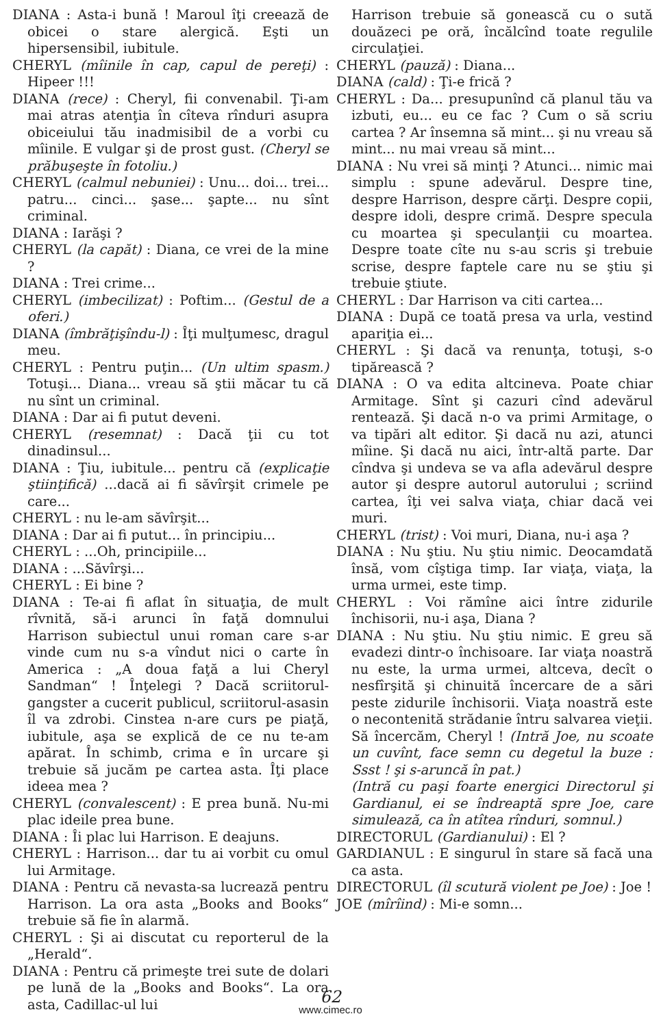DIANA : Asta-i bună ! Maroul îţi creează de obicei o stare alergică. Eşti un hipersensibil, iubitule.
CHERYL (mîinile în cap, capul de pereţi) : Hipeer !!!
DIANA (rece) : Cheryl, fii convenabil. Ţi-am mai atras atenţia în cîteva rînduri asupra obiceiului tău inadmisibil de a vorbi cu mîinile. E vulgar şi de prost gust. (Cheryl se prăbuşeşte în fotoliu.)
CHERYL (calmul nebuniei) : Unu... doi... trei... patru... cinci... şase... şapte... nu sînt criminal.
DIANA : Iarăşi ?
CHERYL (la capăt) : Diana, ce vrei de la mine ?
DIANA : Trei crime...
CHERYL (imbecilizat) : Poftim... (Gestul de a oferi.)
DIANA (îmbrăţişîndu-l) : Îţi mulţumesc, dragul meu.
CHERYL : Pentru puţin... (Un ultim spasm.) Totuşi... Diana... vreau să ştii măcar tu că nu sînt un criminal.
DIANA : Dar ai fi putut deveni.
CHERYL (resemnat) : Dacă ţii cu tot dinadinsul...
DIANA : Ţiu, iubitule... pentru că (explicaţie ştiinţifică) ...dacă ai fi săvîrşit crimele pe care...
CHERYL : nu le-am săvîrşit...
DIANA : Dar ai fi putut... în principiu...
CHERYL : ...Oh, principiile...
DIANA : ...Săvîrşi...
CHERYL : Ei bine ?
DIANA : Te-ai fi aflat în situaţia, de mult rîvnită, să-i arunci în faţă domnului Harrison subiectul unui roman care s-ar vinde cum nu s-a vîndut nici o carte în America : „A doua faţă a lui Cheryl Sandman“ ! Înţelegi ? Dacă scriitorul-gangster a cucerit publicul, scriitorul-asasin îl va zdrobi. Cinstea n-are curs pe piaţă, iubitule, aşa se explică de ce nu te-am apărat. În schimb, crima e în urcare şi trebuie să jucăm pe cartea asta. Îţi place ideea mea ?
CHERYL (convalescent) : E prea bună. Nu-mi plac ideile prea bune.
DIANA : Îi plac lui Harrison. E deajuns.
CHERYL : Harrison... dar tu ai vorbit cu omul lui Armitage.
DIANA : Pentru că nevasta-sa lucrează pentru Harrison. La ora asta „Books and Books“ trebuie să fie în alarmă.
CHERYL : Şi ai discutat cu reporterul de la „Herald“.
DIANA : Pentru că primeşte trei sute de dolari pe lună de la „Books and Books“. La ora asta, Cadillac-ul lui
Harrison trebuie să gonească cu o sută douăzeci pe oră, încălcînd toate regulile circulaţiei.
CHERYL (pauză) : Diana...
DIANA (cald) : Ţi-e frică ?
CHERYL : Da... presupunînd că planul tău va izbuti, eu... eu ce fac ? Cum o să scriu cartea ? Ar însemna să mint... şi nu vreau să mint... nu mai vreau să mint...
DIANA : Nu vrei să minţi ? Atunci... nimic mai simplu : spune adevărul. Despre tine, despre Harrison, despre cărţi. Despre copii, despre idoli, despre crimă. Despre specula cu moartea şi speculanţii cu moartea. Despre toate cîte nu s-au scris şi trebuie scrise, despre faptele care nu se ştiu şi trebuie ştiute.
CHERYL : Dar Harrison va citi cartea...
DIANA : După ce toată presa va urla, vestind apariţia ei...
CHERYL : Şi dacă va renunţa, totuşi, s-o tipărească ?
DIANA : O va edita altcineva. Poate chiar Armitage. Sînt şi cazuri cînd adevărul rentează. Şi dacă n-o va primi Armitage, o va tipări alt editor. Şi dacă nu azi, atunci mîine. Şi dacă nu aici, într-altă parte. Dar cîndva şi undeva se va afla adevărul despre autor şi despre autorul autorului ; scriind cartea, îţi vei salva viaţa, chiar dacă vei muri.
CHERYL (trist) : Voi muri, Diana, nu-i aşa ?
DIANA : Nu ştiu. Nu ştiu nimic. Deocamdată însă, vom cîştiga timp. Iar viaţa, viaţa, la urma urmei, este timp.
CHERYL : Voi rămîne aici între zidurile închisorii, nu-i aşa, Diana ?
DIANA : Nu ştiu. Nu ştiu nimic. E greu să evadezi dintr-o închisoare. Iar viaţa noastră nu este, la urma urmei, altceva, decît o nesfîrşită şi chinuită încercare de a sări peste zidurile închisorii. Viaţa noastră este o necontenită strădanie întru salvarea vieţii. Să încercăm, Cheryl ! (Intră Joe, nu scoate un cuvînt, face semn cu degetul la buze : Ssst ! şi s-aruncă în pat.)
(Intră cu paşi foarte energici Directorul şi Gardianul, ei se îndreaptă spre Joe, care simulează, ca în atîtea rînduri, somnul.)
DIRECTORUL (Gardianului) : El ?
GARDIANUL : E singurul în stare să facă una ca asta.
DIRECTORUL (îl scutură violent pe Joe) : Joe !
JOE (mîrîind) : Mi-e somn...
62
www.cimec.ro